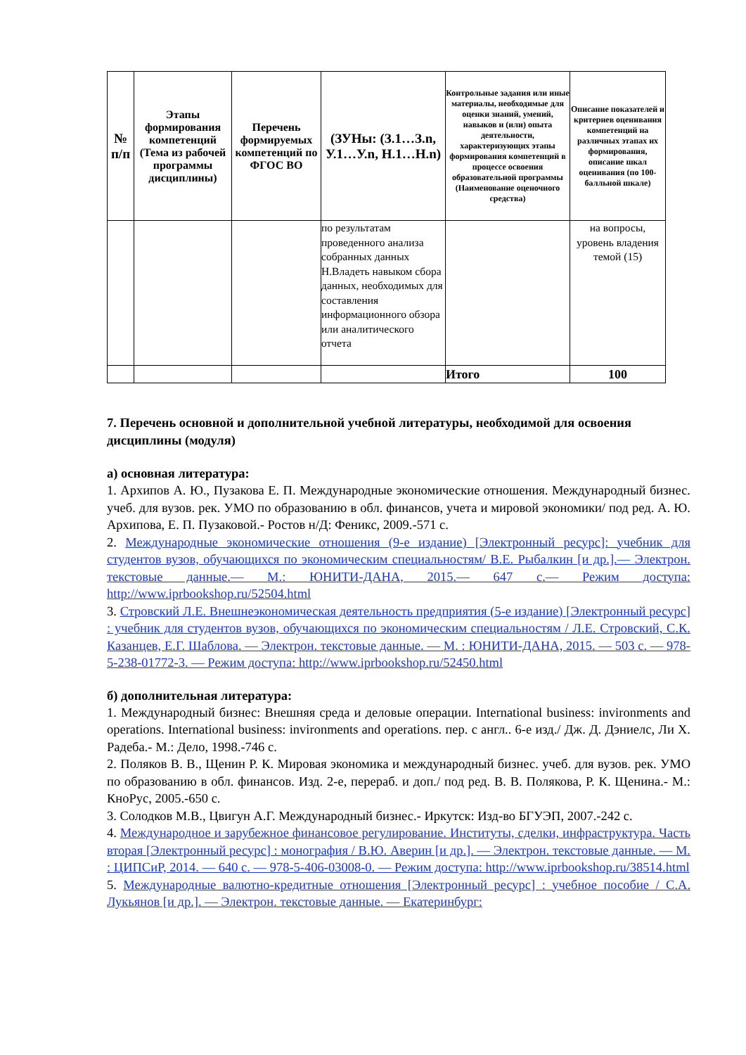| № п/п | Этапы формирования компетенций (Тема из рабочей программы дисциплины) | Перечень формируемых компетенций по ФГОС ВО | (ЗУНы: (З.1…З.n, У.1…У.n, Н.1…Н.n) | Контрольные задания или иные материалы, необходимые для оценки знаний, умений, навыков и (или) опыта деятельности, характеризующих этапы формирования компетенций в процессе освоения образовательной программы (Наименование оценочного средства) | Описание показателей и критериев оценивания компетенций на различных этапах их формирования, описание шкал оценивания (по 100-балльной шкале) |
| --- | --- | --- | --- | --- | --- |
| | | | по результатам проведенного анализа собранных данных Н.Владеть навыком сбора данных, необходимых для составления информационного обзора или аналитического отчета | | на вопросы, уровень владения темой (15) |
| | | | | Итого | 100 |
7. Перечень основной и дополнительной учебной литературы, необходимой для освоения дисциплины (модуля)
а) основная литература:
1. Архипов А. Ю., Пузакова Е. П. Международные экономические отношения. Международный бизнес. учеб. для вузов. рек. УМО по образованию в обл. финансов, учета и мировой экономики/ под ред. А. Ю. Архипова, Е. П. Пузаковой.- Ростов н/Д: Феникс, 2009.-571 с.
2. Международные экономические отношения (9-е издание) [Электронный ресурс]: учебник для студентов вузов, обучающихся по экономическим специальностям/ В.Е. Рыбалкин [и др.].— Электрон. текстовые данные.— М.: ЮНИТИ-ДАНА, 2015.— 647 с.— Режим доступа: http://www.iprbookshop.ru/52504.html
3. Стровский Л.Е. Внешнеэкономическая деятельность предприятия (5-е издание) [Электронный ресурс] : учебник для студентов вузов, обучающихся по экономическим специальностям / Л.Е. Стровский, С.К. Казанцев, Е.Г. Шаблова. — Электрон. текстовые данные. — М. : ЮНИТИ-ДАНА, 2015. — 503 c. — 978-5-238-01772-3. — Режим доступа: http://www.iprbookshop.ru/52450.html
б) дополнительная литература:
1. Международный бизнес: Внешняя среда и деловые операции. International business: invironments and operations. International business: invironments and operations. пер. с англ.. 6-е изд./ Дж. Д. Дэниелс, Ли Х. Радеба.- М.: Дело, 1998.-746 с.
2. Поляков В. В., Щенин Р. К. Мировая экономика и международный бизнес. учеб. для вузов. рек. УМО по образованию в обл. финансов. Изд. 2-е, перераб. и доп./ под ред. В. В. Полякова, Р. К. Щенина.- М.: КноРус, 2005.-650 с.
3. Солодков М.В., Цвигун А.Г. Международный бизнес.- Иркутск: Изд-во БГУЭП, 2007.-242 с.
4. Международное и зарубежное финансовое регулирование. Институты, сделки, инфраструктура. Часть вторая [Электронный ресурс] : монография / В.Ю. Аверин [и др.]. — Электрон. текстовые данные. — М. : ЦИПСиР, 2014. — 640 c. — 978-5-406-03008-0. — Режим доступа: http://www.iprbookshop.ru/38514.html
5. Международные валютно-кредитные отношения [Электронный ресурс] : учебное пособие / С.А. Лукьянов [и др.]. — Электрон. текстовые данные. — Екатеринбург: